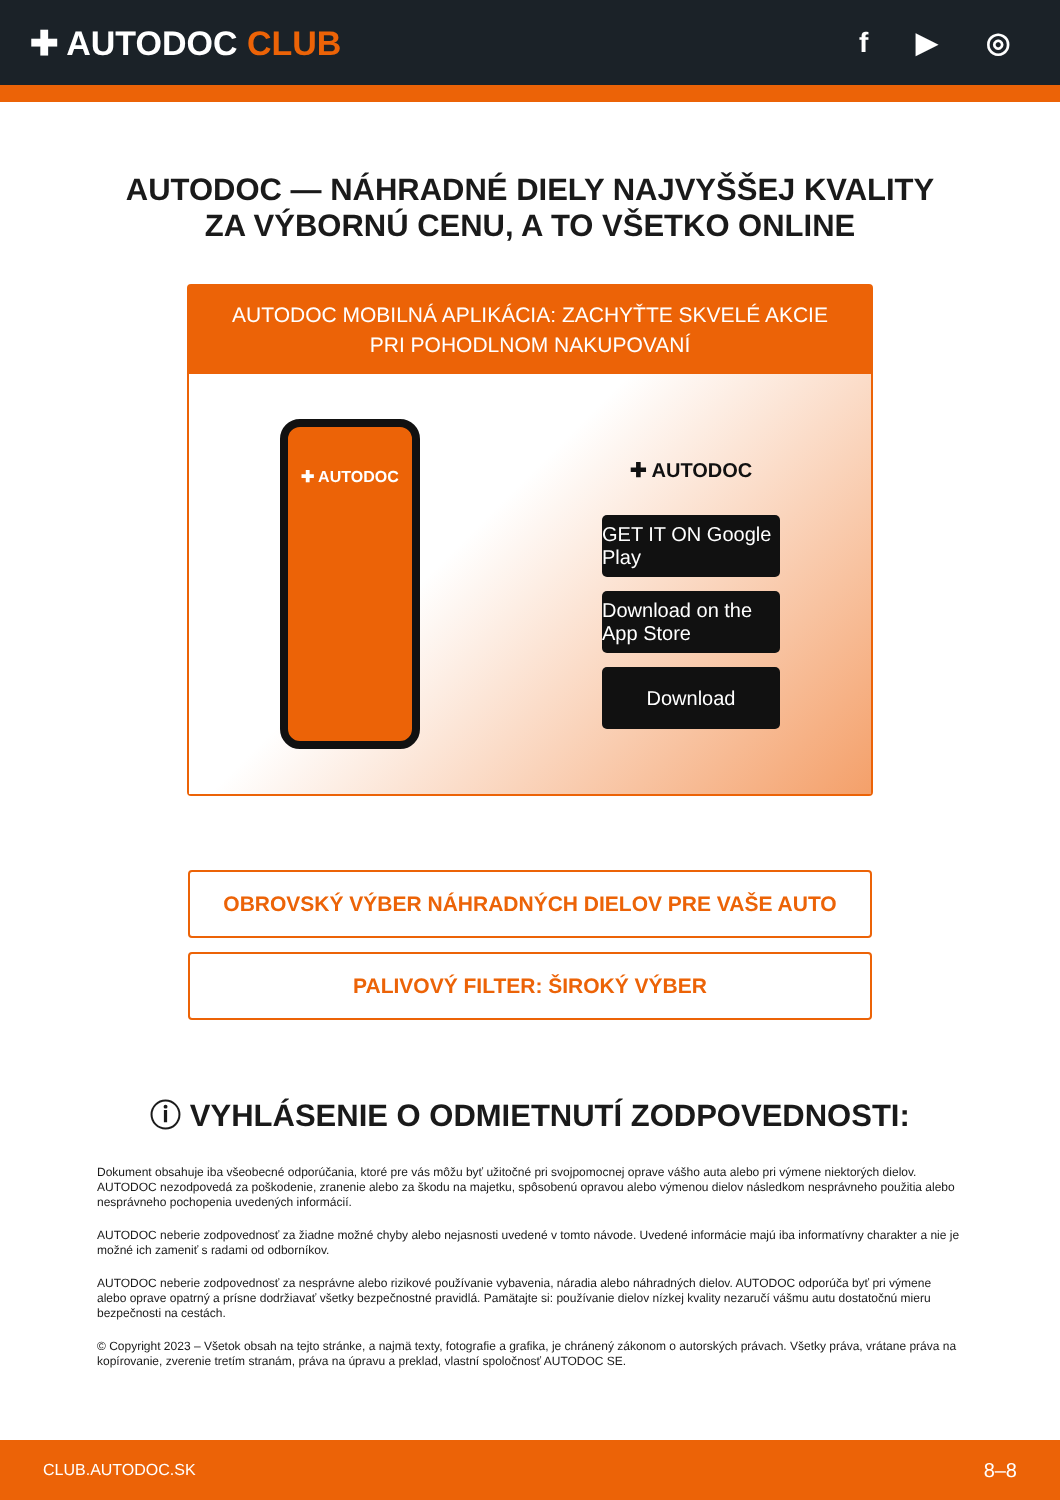✚ AUTODOC CLUB
f ▶ ◎
AUTODOC — NÁHRADNÉ DIELY NAJVYŠŠEJ KVALITY
ZA VÝBORNÚ CENU, A TO VŠETKO ONLINE
AUTODOC MOBILNÁ APLIKÁCIA: ZACHYŤTE SKVELÉ AKCIE PRI POHODLNOM NAKUPOVANÍ
✚ AUTODOC
✚ AUTODOC
GET IT ON Google Play
Download on the App Store
Download
OBROVSKÝ VÝBER NÁHRADNÝCH DIELOV PRE VAŠE AUTO
PALIVOVÝ FILTER: ŠIROKÝ VÝBER
ⓘ VYHLÁSENIE O ODMIETNUTÍ ZODPOVEDNOSTI:
Dokument obsahuje iba všeobecné odporúčania, ktoré pre vás môžu byť užitočné pri svojpomocnej oprave vášho auta alebo pri výmene niektorých dielov. AUTODOC nezodpovedá za poškodenie, zranenie alebo za škodu na majetku, spôsobenú opravou alebo výmenou dielov následkom nesprávneho použitia alebo nesprávneho pochopenia uvedených informácií.
AUTODOC neberie zodpovednosť za žiadne možné chyby alebo nejasnosti uvedené v tomto návode. Uvedené informácie majú iba informatívny charakter a nie je možné ich zameniť s radami od odborníkov.
AUTODOC neberie zodpovednosť za nesprávne alebo rizikové používanie vybavenia, náradia alebo náhradných dielov. AUTODOC odporúča byť pri výmene alebo oprave opatrný a prísne dodržiavať všetky bezpečnostné pravidlá. Pamätajte si: používanie dielov nízkej kvality nezaručí vášmu autu dostatočnú mieru bezpečnosti na cestách.
© Copyright 2023 – Všetok obsah na tejto stránke, a najmä texty, fotografie a grafika, je chránený zákonom o autorských právach. Všetky práva, vrátane práva na kopírovanie, zverenie tretím stranám, práva na úpravu a preklad, vlastní spoločnosť AUTODOC SE.
CLUB.AUTODOC.SK 8–8